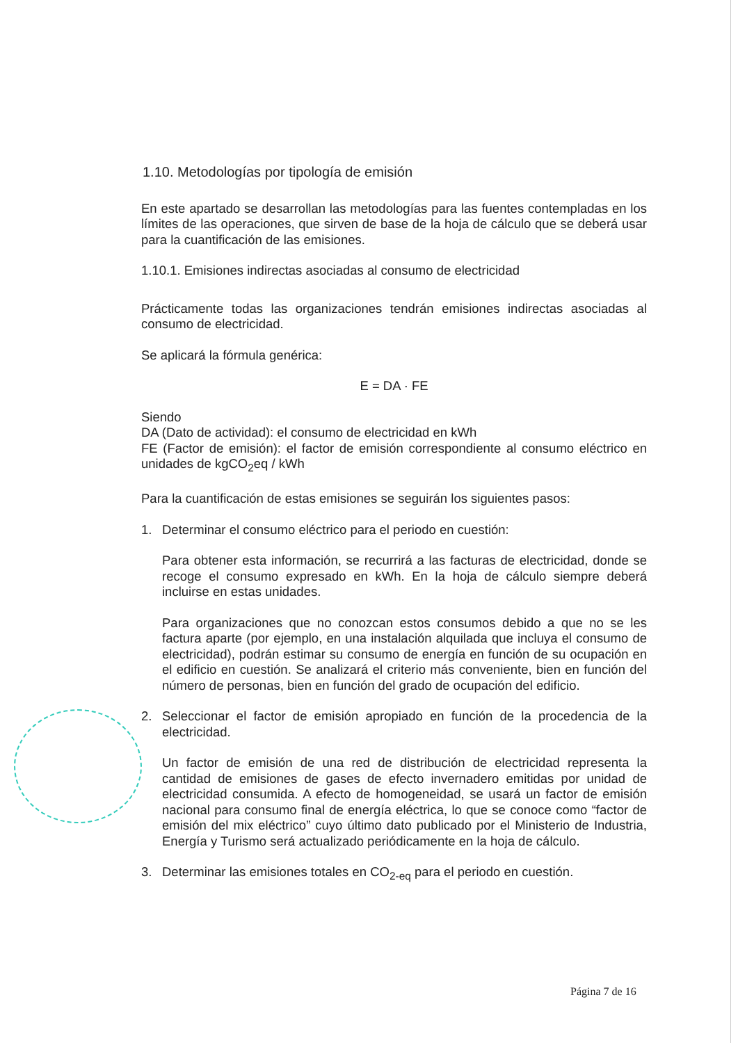1.10. Metodologías por tipología de emisión
En este apartado se desarrollan las metodologías para las fuentes contempladas en los límites de las operaciones, que sirven de base de la hoja de cálculo que se deberá usar para la cuantificación de las emisiones.
1.10.1. Emisiones indirectas asociadas al consumo de electricidad
Prácticamente todas las organizaciones tendrán emisiones indirectas asociadas al consumo de electricidad.
Se aplicará la fórmula genérica:
E = DA · FE
Siendo
DA (Dato de actividad): el consumo de electricidad en kWh
FE (Factor de emisión): el factor de emisión correspondiente al consumo eléctrico en unidades de kgCO<sub>2</sub>eq / kWh
Para la cuantificación de estas emisiones se seguirán los siguientes pasos:
1. Determinar el consumo eléctrico para el periodo en cuestión:
Para obtener esta información, se recurrirá a las facturas de electricidad, donde se recoge el consumo expresado en kWh. En la hoja de cálculo siempre deberá incluirse en estas unidades.
Para organizaciones que no conozcan estos consumos debido a que no se les factura aparte (por ejemplo, en una instalación alquilada que incluya el consumo de electricidad), podrán estimar su consumo de energía en función de su ocupación en el edificio en cuestión. Se analizará el criterio más conveniente, bien en función del número de personas, bien en función del grado de ocupación del edificio.
2. Seleccionar el factor de emisión apropiado en función de la procedencia de la electricidad.
Un factor de emisión de una red de distribución de electricidad representa la cantidad de emisiones de gases de efecto invernadero emitidas por unidad de electricidad consumida. A efecto de homogeneidad, se usará un factor de emisión nacional para consumo final de energía eléctrica, lo que se conoce como “factor de emisión del mix eléctrico” cuyo último dato publicado por el Ministerio de Industria, Energía y Turismo será actualizado periódicamente en la hoja de cálculo.
3. Determinar las emisiones totales en CO<sub>2-eq</sub> para el periodo en cuestión.
Página 7 de 16